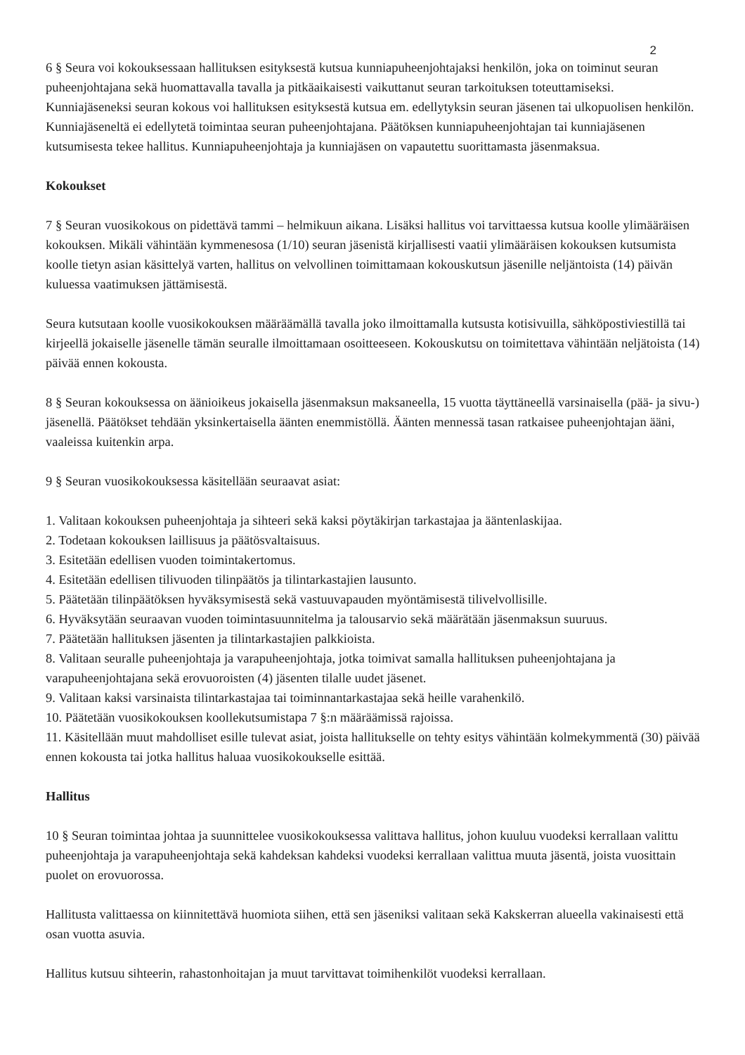2
6 § Seura voi kokouksessaan hallituksen esityksestä kutsua kunniapuheenjohtajaksi henkilön, joka on toiminut seuran puheenjohtajana sekä huomattavalla tavalla ja pitkäaikaisesti vaikuttanut seuran tarkoituksen toteuttamiseksi. Kunniajäseneksi seuran kokous voi hallituksen esityksestä kutsua em. edellytyksin seuran jäsenen tai ulkopuolisen henkilön. Kunniajäseneltä ei edellytetä toimintaa seuran puheenjohtajana. Päätöksen kunniapuheenjohtajan tai kunniajäsenen kutsumisesta tekee hallitus. Kunniapuheenjohtaja ja kunniajäsen on vapautettu suorittamasta jäsenmaksua.
Kokoukset
7 § Seuran vuosikokous on pidettävä tammi – helmikuun aikana. Lisäksi hallitus voi tarvittaessa kutsua koolle ylimääräisen kokouksen. Mikäli vähintään kymmenesosa (1/10) seuran jäsenistä kirjallisesti vaatii ylimääräisen kokouksen kutsumista koolle tietyn asian käsittelyä varten, hallitus on velvollinen toimittamaan kokouskutsun jäsenille neljäntoista (14) päivän kuluessa vaatimuksen jättämisestä.
Seura kutsutaan koolle vuosikokouksen määräämällä tavalla joko ilmoittamalla kutsusta kotisivuilla, sähköpostiviestillä tai kirjeellä jokaiselle jäsenelle tämän seuralle ilmoittamaan osoitteeseen. Kokouskutsu on toimitettava vähintään neljätoista (14) päivää ennen kokousta.
8 § Seuran kokouksessa on äänioikeus jokaisella jäsenmaksun maksaneella, 15 vuotta täyttäneellä varsinaisella (pää- ja sivu-) jäsenellä. Päätökset tehdään yksinkertaisella äänten enemmistöllä. Äänten mennessä tasan ratkaisee puheenjohtajan ääni, vaaleissa kuitenkin arpa.
9 § Seuran vuosikokouksessa käsitellään seuraavat asiat:
1. Valitaan kokouksen puheenjohtaja ja sihteeri sekä kaksi pöytäkirjan tarkastajaa ja ääntenlaskijaa.
2. Todetaan kokouksen laillisuus ja päätösvaltaisuus.
3. Esitetään edellisen vuoden toimintakertomus.
4. Esitetään edellisen tilivuoden tilinpäätös ja tilintarkastajien lausunto.
5. Päätetään tilinpäätöksen hyväksymisestä sekä vastuuvapauden myöntämisestä tilivelvollisille.
6. Hyväksytään seuraavan vuoden toimintasuunnitelma ja talousarvio sekä määrätään jäsenmaksun suuruus.
7. Päätetään hallituksen jäsenten ja tilintarkastajien palkkioista.
8. Valitaan seuralle puheenjohtaja ja varapuheenjohtaja, jotka toimivat samalla hallituksen puheenjohtajana ja varapuheenjohtajana sekä erovuoroisten (4) jäsenten tilalle uudet jäsenet.
9. Valitaan kaksi varsinaista tilintarkastajaa tai toiminnantarkastajaa sekä heille varahenkilö.
10. Päätetään vuosikokouksen koollekutsumistapa 7 §:n määräämissä rajoissa.
11. Käsitellään muut mahdolliset esille tulevat asiat, joista hallitukselle on tehty esitys vähintään kolmekymmentä (30) päivää ennen kokousta tai jotka hallitus haluaa vuosikokoukselle esittää.
Hallitus
10 § Seuran toimintaa johtaa ja suunnittelee vuosikokouksessa valittava hallitus, johon kuuluu vuodeksi kerrallaan valittu puheenjohtaja ja varapuheenjohtaja sekä kahdeksan kahdeksi vuodeksi kerrallaan valittua muuta jäsentä, joista vuosittain puolet on erovuorossa.
Hallitusta valittaessa on kiinnitettävä huomiota siihen, että sen jäseniksi valitaan sekä Kakskerran alueella vakinaisesti että osan vuotta asuvia.
Hallitus kutsuu sihteerin, rahastonhoitajan ja muut tarvittavat toimihenkilöt vuodeksi kerrallaan.